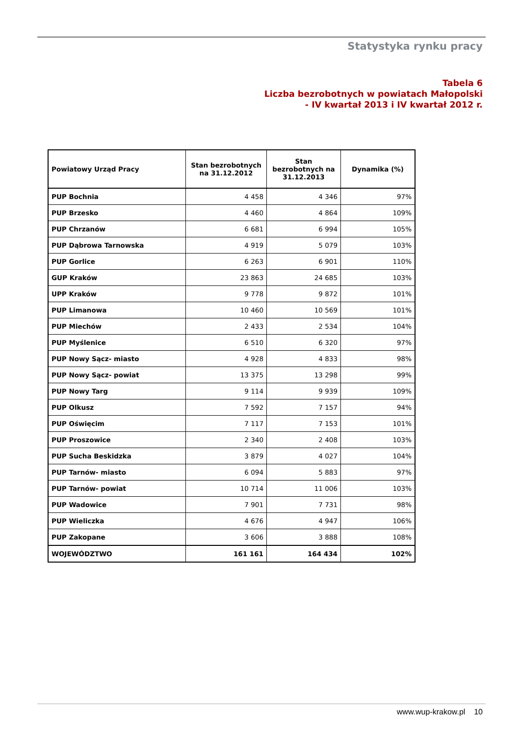Statystyka rynku pracy
Tabela 6
Liczba bezrobotnych w powiatach Małopolski
- IV kwartał 2013 i IV kwartał 2012 r.
| Powiatowy Urząd Pracy | Stan bezrobotnych na 31.12.2012 | Stan bezrobotnych na 31.12.2013 | Dynamika (%) |
| --- | --- | --- | --- |
| PUP Bochnia | 4 458 | 4 346 | 97% |
| PUP Brzesko | 4 460 | 4 864 | 109% |
| PUP Chrzanów | 6 681 | 6 994 | 105% |
| PUP Dąbrowa Tarnowska | 4 919 | 5 079 | 103% |
| PUP Gorlice | 6 263 | 6 901 | 110% |
| GUP Kraków | 23 863 | 24 685 | 103% |
| UPP Kraków | 9 778 | 9 872 | 101% |
| PUP Limanowa | 10 460 | 10 569 | 101% |
| PUP Miechów | 2 433 | 2 534 | 104% |
| PUP Myślenice | 6 510 | 6 320 | 97% |
| PUP Nowy Sącz- miasto | 4 928 | 4 833 | 98% |
| PUP Nowy Sącz- powiat | 13 375 | 13 298 | 99% |
| PUP Nowy Targ | 9 114 | 9 939 | 109% |
| PUP Olkusz | 7 592 | 7 157 | 94% |
| PUP Oświęcim | 7 117 | 7 153 | 101% |
| PUP Proszowice | 2 340 | 2 408 | 103% |
| PUP Sucha Beskidzka | 3 879 | 4 027 | 104% |
| PUP Tarnów- miasto | 6 094 | 5 883 | 97% |
| PUP Tarnów- powiat | 10 714 | 11 006 | 103% |
| PUP Wadowice | 7 901 | 7 731 | 98% |
| PUP Wieliczka | 4 676 | 4 947 | 106% |
| PUP Zakopane | 3 606 | 3 888 | 108% |
| WOJEWÓDZTWO | 161 161 | 164 434 | 102% |
www.wup-krakow.pl 10